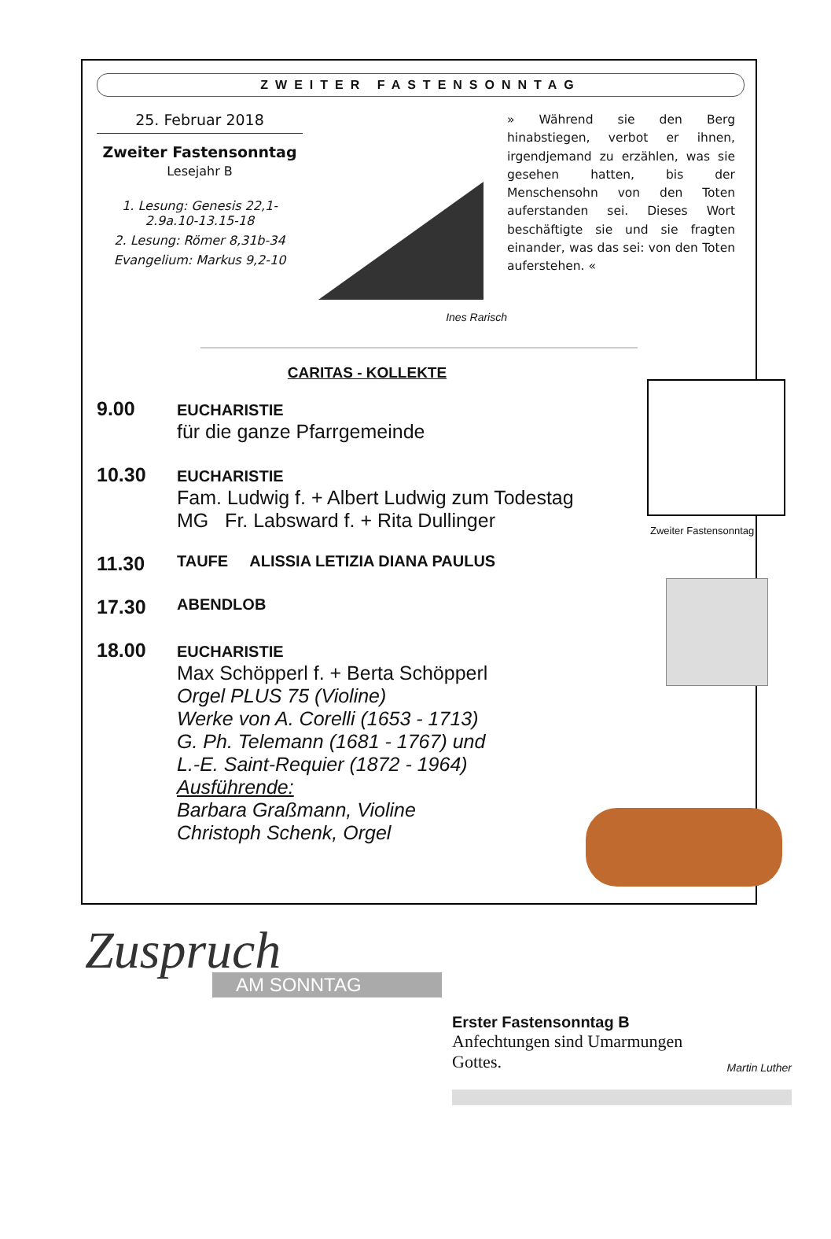ZWEITER FASTENSONNTAG
25. Februar 2018
Zweiter Fastensonntag
Lesejahr B
1. Lesung: Genesis 22,1-2.9a.10-13.15-18
2. Lesung: Römer 8,31b-34
Evangelium: Markus 9,2-10
Ines Rarisch
» Während sie den Berg hinabstiegen, verbot er ihnen, irgendjemand zu erzählen, was sie gesehen hatten, bis der Menschensohn von den Toten auferstanden sei. Dieses Wort beschäftigte sie und sie fragten einander, was das sei: von den Toten auferstehen. «
CARITAS - KOLLEKTE
9.00
EUCHARISTIE
für die ganze Pfarrgemeinde
10.30
EUCHARISTIE
Fam. Ludwig f. + Albert Ludwig zum Todestag
MG Fr. Labsward f. + Rita Dullinger
11.30
TAUFE ALISSIA LETIZIA DIANA PAULUS
17.30
ABENDLOB
18.00
EUCHARISTIE
Max Schöpperl f. + Berta Schöpperl
Orgel PLUS 75 (Violine)
Werke von A. Corelli (1653 - 1713)
G. Ph. Telemann (1681 - 1767) und
L.-E. Saint-Requier (1872 - 1964)
Ausführende:
Barbara Graßmann, Violine
Christoph Schenk, Orgel
Zweiter Fastensonntag
Zuspruch
AM SONNTAG
Erster Fastensonntag B
Anfechtungen sind Umarmungen
Gottes.
Martin Luther